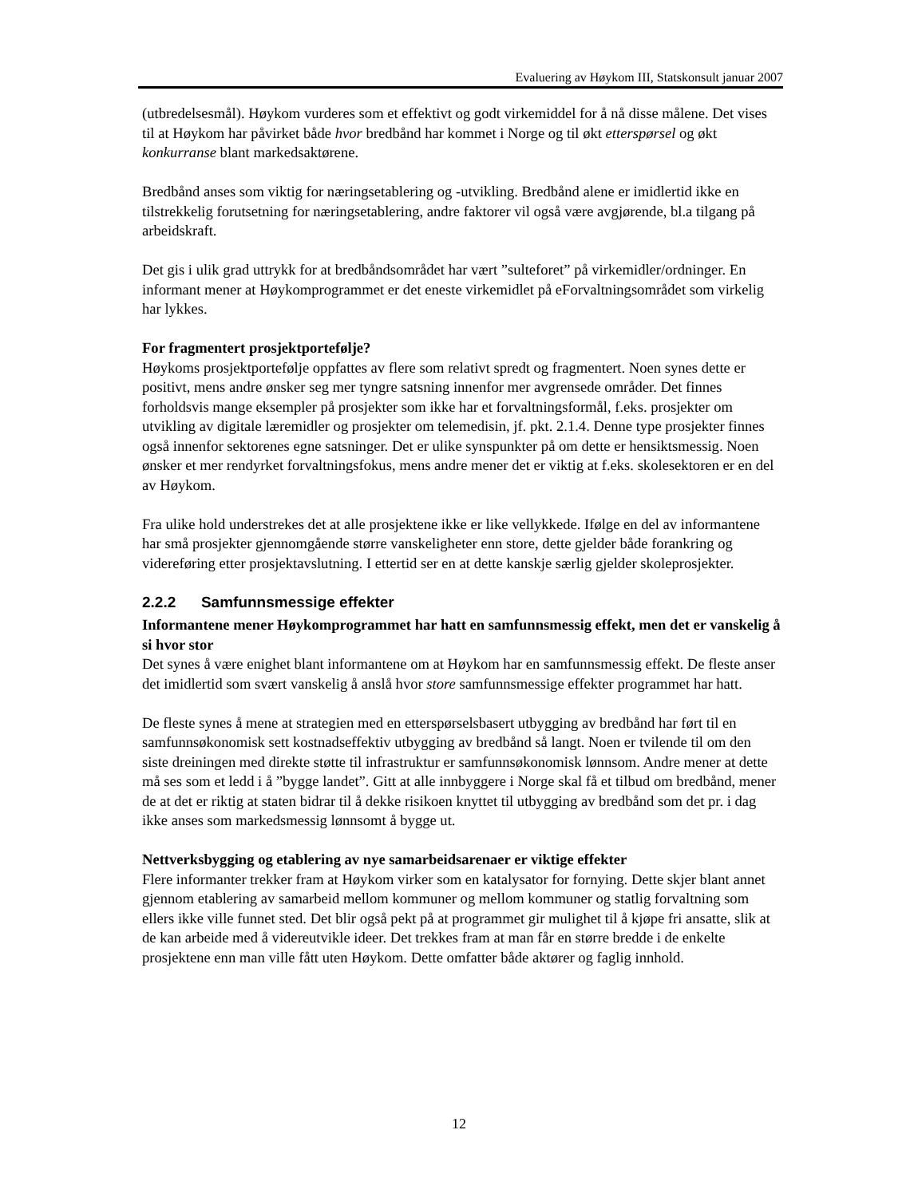Evaluering av Høykom III, Statskonsult januar 2007
(utbredelsesmål). Høykom vurderes som et effektivt og godt virkemiddel for å nå disse målene. Det vises til at Høykom har påvirket både hvor bredbånd har kommet i Norge og til økt etterspørsel og økt konkurranse blant markedsaktørene.
Bredbånd anses som viktig for næringsetablering og -utvikling. Bredbånd alene er imidlertid ikke en tilstrekkelig forutsetning for næringsetablering, andre faktorer vil også være avgjørende, bl.a tilgang på arbeidskraft.
Det gis i ulik grad uttrykk for at bredbåndsområdet har vært ”sulteforet” på virkemidler/ordninger. En informant mener at Høykomprogrammet er det eneste virkemidlet på eForvaltningsområdet som virkelig har lykkes.
For fragmentert prosjektportefølje?
Høykoms prosjektportefølje oppfattes av flere som relativt spredt og fragmentert. Noen synes dette er positivt, mens andre ønsker seg mer tyngre satsning innenfor mer avgrensede områder. Det finnes forholdsvis mange eksempler på prosjekter som ikke har et forvaltningsformål, f.eks. prosjekter om utvikling av digitale læremidler og prosjekter om telemedisin, jf. pkt. 2.1.4. Denne type prosjekter finnes også innenfor sektorenes egne satsninger. Det er ulike synspunkter på om dette er hensiktsmessig. Noen ønsker et mer rendyrket forvaltningsfokus, mens andre mener det er viktig at f.eks. skolesektoren er en del av Høykom.
Fra ulike hold understrekes det at alle prosjektene ikke er like vellykkede. Ifølge en del av informantene har små prosjekter gjennomgående større vanskeligheter enn store, dette gjelder både forankring og videreføring etter prosjektavslutning. I ettertid ser en at dette kanskje særlig gjelder skoleprosjekter.
2.2.2 Samfunnsmessige effekter
Informantene mener Høykomprogrammet har hatt en samfunnsmessig effekt, men det er vanskelig å si hvor stor
Det synes å være enighet blant informantene om at Høykom har en samfunnsmessig effekt. De fleste anser det imidlertid som svært vanskelig å anslå hvor store samfunnsmessige effekter programmet har hatt.
De fleste synes å mene at strategien med en etterspørselsbasert utbygging av bredbånd har ført til en samfunnsøkonomisk sett kostnadseffektiv utbygging av bredbånd så langt. Noen er tvilende til om den siste dreiningen med direkte støtte til infrastruktur er samfunnsøkonomisk lønnsom. Andre mener at dette må ses som et ledd i å ”bygge landet”. Gitt at alle innbyggere i Norge skal få et tilbud om bredbånd, mener de at det er riktig at staten bidrar til å dekke risikoen knyttet til utbygging av bredbånd som det pr. i dag ikke anses som markedsmessig lønnsomt å bygge ut.
Nettverksbygging og etablering av nye samarbeidsarenaer er viktige effekter
Flere informanter trekker fram at Høykom virker som en katalysator for fornying. Dette skjer blant annet gjennom etablering av samarbeid mellom kommuner og mellom kommuner og statlig forvaltning som ellers ikke ville funnet sted. Det blir også pekt på at programmet gir mulighet til å kjøpe fri ansatte, slik at de kan arbeide med å videreutvikle ideer. Det trekkes fram at man får en større bredde i de enkelte prosjektene enn man ville fått uten Høykom. Dette omfatter både aktører og faglig innhold.
12